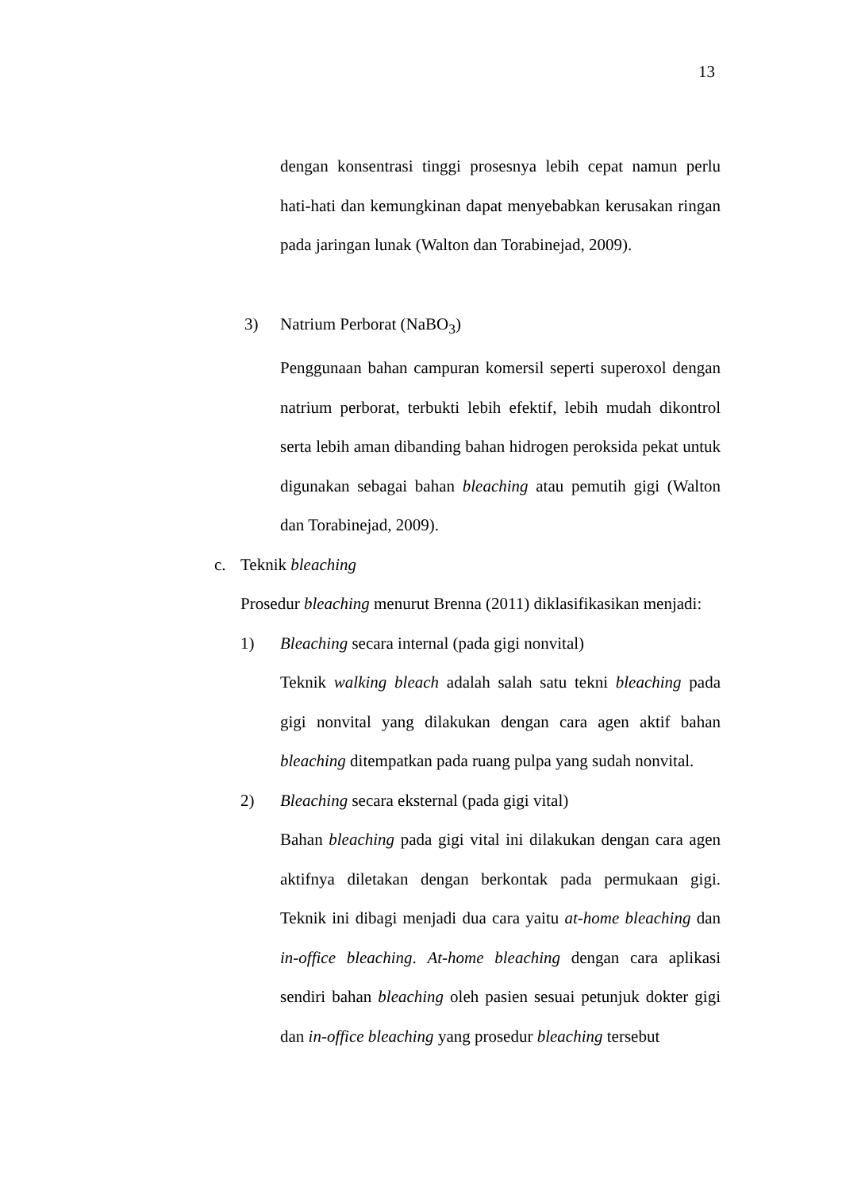13
dengan konsentrasi tinggi prosesnya lebih cepat namun perlu hati-hati dan kemungkinan dapat menyebabkan kerusakan ringan pada jaringan lunak (Walton dan Torabinejad, 2009).
3) Natrium Perborat (NaBO<sub>3</sub>)
Penggunaan bahan campuran komersil seperti superoxol dengan natrium perborat, terbukti lebih efektif, lebih mudah dikontrol serta lebih aman dibanding bahan hidrogen peroksida pekat untuk digunakan sebagai bahan bleaching atau pemutih gigi (Walton dan Torabinejad, 2009).
c. Teknik bleaching
Prosedur bleaching menurut Brenna (2011) diklasifikasikan menjadi:
1) Bleaching secara internal (pada gigi nonvital)
Teknik walking bleach adalah salah satu tekni bleaching pada gigi nonvital yang dilakukan dengan cara agen aktif bahan bleaching ditempatkan pada ruang pulpa yang sudah nonvital.
2) Bleaching secara eksternal (pada gigi vital)
Bahan bleaching pada gigi vital ini dilakukan dengan cara agen aktifnya diletakan dengan berkontak pada permukaan gigi. Teknik ini dibagi menjadi dua cara yaitu at-home bleaching dan in-office bleaching. At-home bleaching dengan cara aplikasi sendiri bahan bleaching oleh pasien sesuai petunjuk dokter gigi dan in-office bleaching yang prosedur bleaching tersebut